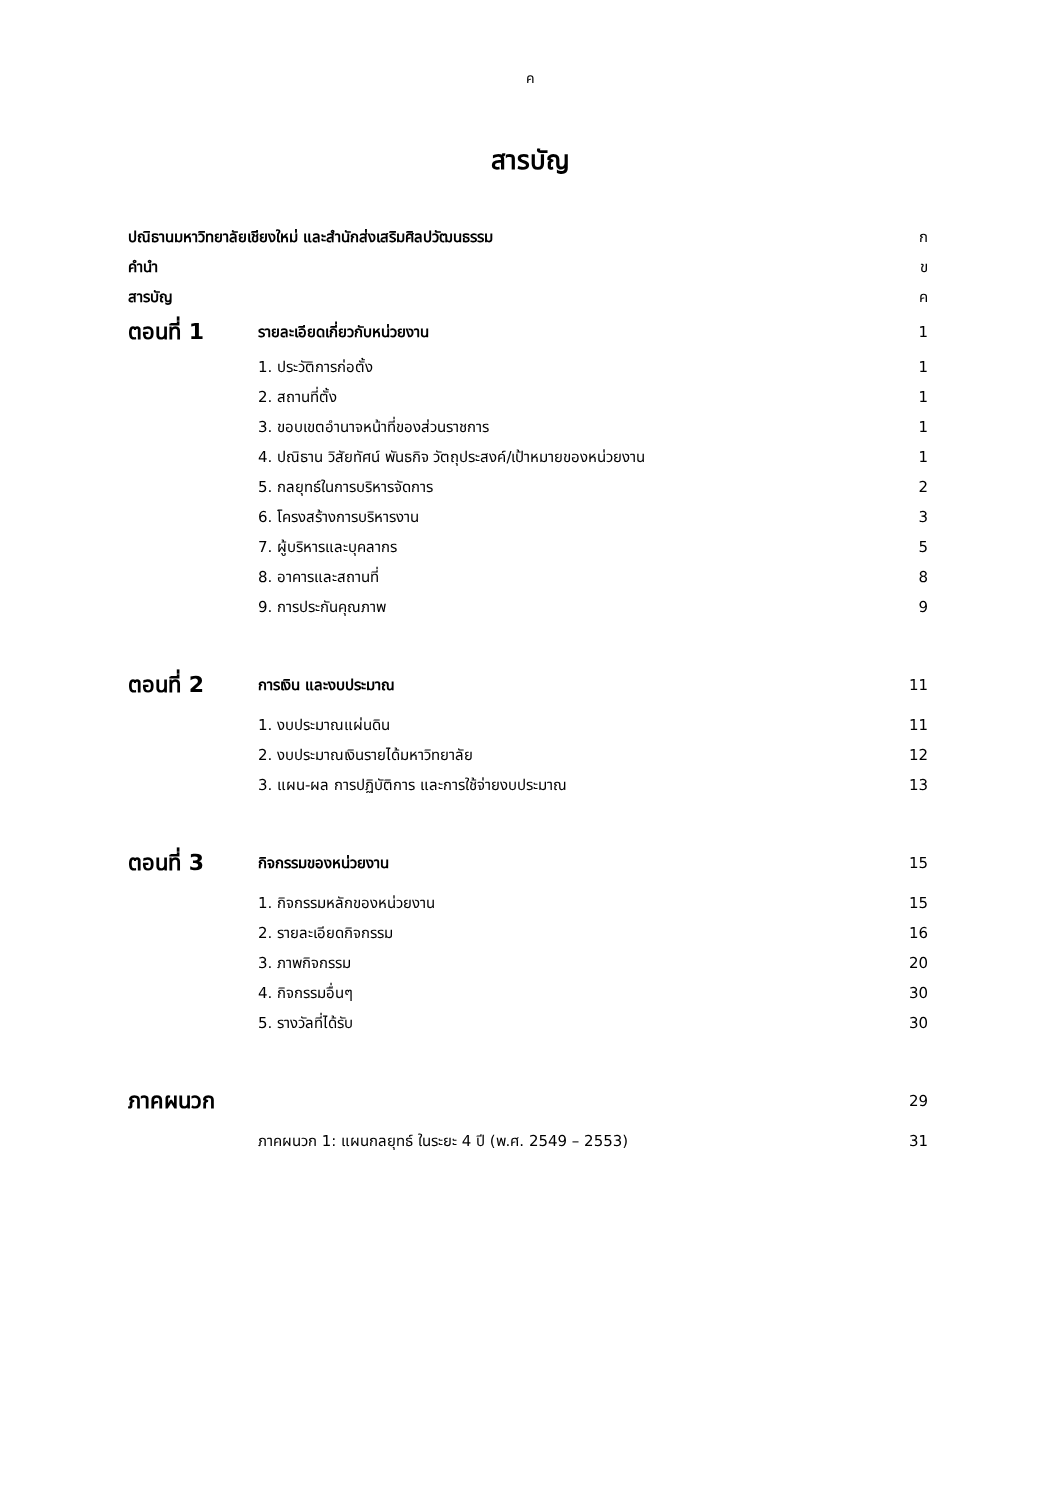ค
สารบัญ
| ปณิธานมหาวิทยาลัยเชียงใหม่ และสำนักส่งเสริมศิลปวัฒนธรรม | | ก |
| คำนำ | | ข |
| สารบัญ | | ค |
| ตอนที่ 1 | รายละเอียดเกี่ยวกับหน่วยงาน | 1 |
| | 1. ประวัติการก่อตั้ง | 1 |
| | 2. สถานที่ตั้ง | 1 |
| | 3. ขอบเขตอำนาจหน้าที่ของส่วนราชการ | 1 |
| | 4. ปณิธาน วิสัยทัศน์ พันธกิจ วัตถุประสงค์/เป้าหมายของหน่วยงาน | 1 |
| | 5. กลยุทธ์ในการบริหารจัดการ | 2 |
| | 6. โครงสร้างการบริหารงาน | 3 |
| | 7. ผู้บริหารและบุคลากร | 5 |
| | 8. อาคารและสถานที่ | 8 |
| | 9. การประกันคุณภาพ | 9 |
| ตอนที่ 2 | การเงิน และงบประมาณ | 11 |
| | 1. งบประมาณแผ่นดิน | 11 |
| | 2. งบประมาณเงินรายได้มหาวิทยาลัย | 12 |
| | 3. แผน-ผล การปฏิบัติการ และการใช้จ่ายงบประมาณ | 13 |
| ตอนที่ 3 | กิจกรรมของหน่วยงาน | 15 |
| | 1. กิจกรรมหลักของหน่วยงาน | 15 |
| | 2. รายละเอียดกิจกรรม | 16 |
| | 3. ภาพกิจกรรม | 20 |
| | 4. กิจกรรมอื่นๆ | 30 |
| | 5. รางวัลที่ได้รับ | 30 |
| ภาคผนวก | | 29 |
| | ภาคผนวก 1: แผนกลยุทธ์ ในระยะ 4 ปี (พ.ศ. 2549 – 2553) | 31 |